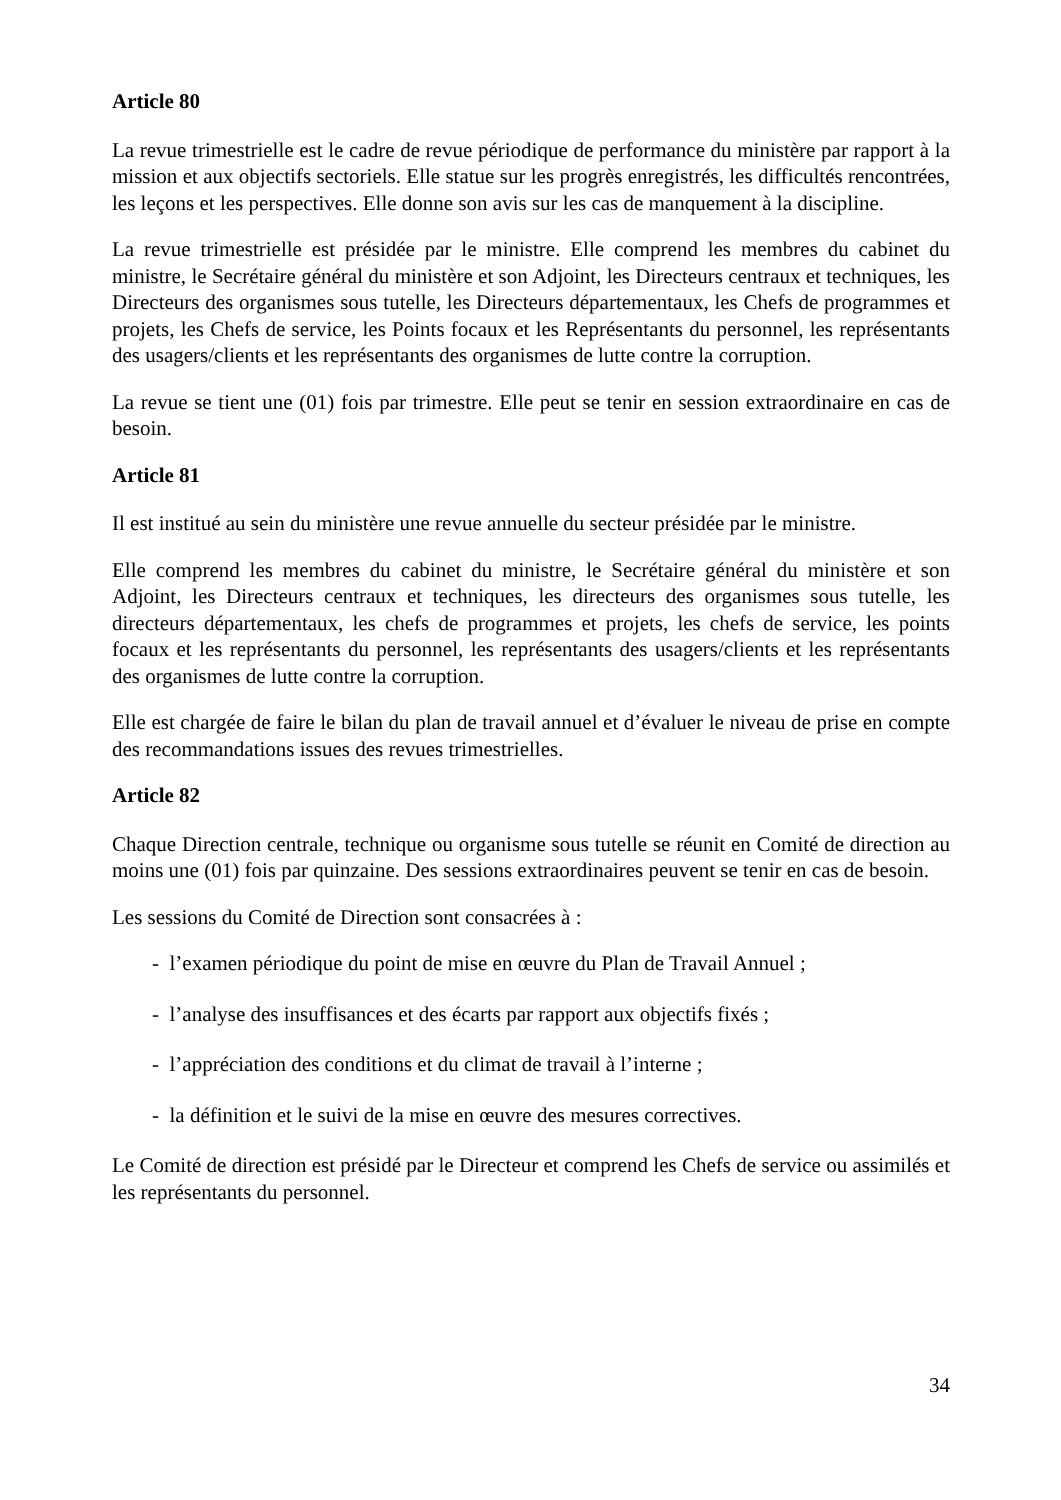Article 80
La revue trimestrielle est le cadre de revue périodique de performance du ministère par rapport à la mission et aux objectifs sectoriels. Elle statue sur les progrès enregistrés, les difficultés rencontrées, les leçons et les perspectives. Elle donne son avis sur les cas de manquement à la discipline.
La revue trimestrielle est présidée par le ministre. Elle comprend les membres du cabinet du ministre, le Secrétaire général du ministère et son Adjoint, les Directeurs centraux et techniques, les Directeurs des organismes sous tutelle, les Directeurs départementaux, les Chefs de programmes et projets, les Chefs de service, les Points focaux et les Représentants du personnel, les représentants des usagers/clients et les représentants des organismes de lutte contre la corruption.
La revue se tient une (01) fois par trimestre. Elle peut se tenir en session extraordinaire en cas de besoin.
Article 81
Il est institué au sein du ministère une revue annuelle du secteur présidée par le ministre.
Elle comprend les membres du cabinet du ministre, le Secrétaire général du ministère et son Adjoint, les Directeurs centraux et techniques, les directeurs des organismes sous tutelle, les directeurs départementaux, les chefs de programmes et projets, les chefs de service, les points focaux et les représentants du personnel, les représentants des usagers/clients et les représentants des organismes de lutte contre la corruption.
Elle est chargée de faire le bilan du plan de travail annuel et d’évaluer le niveau de prise en compte des recommandations issues des revues trimestrielles.
Article 82
Chaque Direction centrale, technique ou organisme sous tutelle se réunit en Comité de direction au moins une (01) fois par quinzaine. Des sessions extraordinaires peuvent se tenir en cas de besoin.
Les sessions du Comité de Direction sont consacrées à :
- l’examen périodique du point de mise en œuvre du Plan de Travail Annuel ;
- l’analyse des insuffisances et des écarts par rapport aux objectifs fixés ;
- l’appréciation des conditions et du climat de travail à l’interne ;
- la définition et le suivi de la mise en œuvre des mesures correctives.
Le Comité de direction est présidé par le Directeur et comprend les Chefs de service ou assimilés et les représentants du personnel.
34